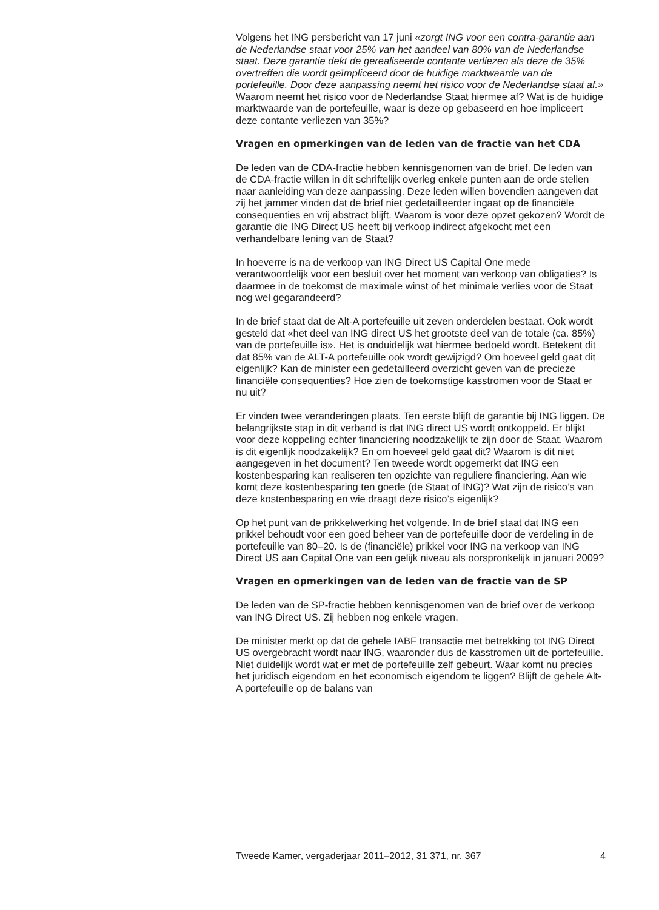Volgens het ING persbericht van 17 juni «zorgt ING voor een contra-garantie aan de Nederlandse staat voor 25% van het aandeel van 80% van de Nederlandse staat. Deze garantie dekt de gerealiseerde contante verliezen als deze de 35% overtreffen die wordt geïmpliceerd door de huidige marktwaarde van de portefeuille. Door deze aanpassing neemt het risico voor de Nederlandse staat af.»
Waarom neemt het risico voor de Nederlandse Staat hiermee af? Wat is de huidige marktwaarde van de portefeuille, waar is deze op gebaseerd en hoe impliceert deze contante verliezen van 35%?
Vragen en opmerkingen van de leden van de fractie van het CDA
De leden van de CDA-fractie hebben kennisgenomen van de brief. De leden van de CDA-fractie willen in dit schriftelijk overleg enkele punten aan de orde stellen naar aanleiding van deze aanpassing. Deze leden willen bovendien aangeven dat zij het jammer vinden dat de brief niet gedetailleerder ingaat op de financiële consequenties en vrij abstract blijft. Waarom is voor deze opzet gekozen? Wordt de garantie die ING Direct US heeft bij verkoop indirect afgekocht met een verhandelbare lening van de Staat?
In hoeverre is na de verkoop van ING Direct US Capital One mede verantwoordelijk voor een besluit over het moment van verkoop van obligaties? Is daarmee in de toekomst de maximale winst of het minimale verlies voor de Staat nog wel gegarandeerd?
In de brief staat dat de Alt-A portefeuille uit zeven onderdelen bestaat. Ook wordt gesteld dat «het deel van ING direct US het grootste deel van de totale (ca. 85%) van de portefeuille is». Het is onduidelijk wat hiermee bedoeld wordt. Betekent dit dat 85% van de ALT-A portefeuille ook wordt gewijzigd? Om hoeveel geld gaat dit eigenlijk? Kan de minister een gedetailleerd overzicht geven van de precieze financiële consequenties? Hoe zien de toekomstige kasstromen voor de Staat er nu uit?
Er vinden twee veranderingen plaats. Ten eerste blijft de garantie bij ING liggen. De belangrijkste stap in dit verband is dat ING direct US wordt ontkoppeld. Er blijkt voor deze koppeling echter financiering noodzakelijk te zijn door de Staat. Waarom is dit eigenlijk noodzakelijk? En om hoeveel geld gaat dit? Waarom is dit niet aangegeven in het document? Ten tweede wordt opgemerkt dat ING een kostenbesparing kan realiseren ten opzichte van reguliere financiering. Aan wie komt deze kostenbesparing ten goede (de Staat of ING)? Wat zijn de risico’s van deze kostenbesparing en wie draagt deze risico’s eigenlijk?
Op het punt van de prikkelwerking het volgende. In de brief staat dat ING een prikkel behoudt voor een goed beheer van de portefeuille door de verdeling in de portefeuille van 80–20. Is de (financiële) prikkel voor ING na verkoop van ING Direct US aan Capital One van een gelijk niveau als oorspronkelijk in januari 2009?
Vragen en opmerkingen van de leden van de fractie van de SP
De leden van de SP-fractie hebben kennisgenomen van de brief over de verkoop van ING Direct US. Zij hebben nog enkele vragen.
De minister merkt op dat de gehele IABF transactie met betrekking tot ING Direct US overgebracht wordt naar ING, waaronder dus de kasstromen uit de portefeuille. Niet duidelijk wordt wat er met de portefeuille zelf gebeurt. Waar komt nu precies het juridisch eigendom en het economisch eigendom te liggen? Blijft de gehele Alt-A portefeuille op de balans van
Tweede Kamer, vergaderjaar 2011–2012, 31 371, nr. 367 4